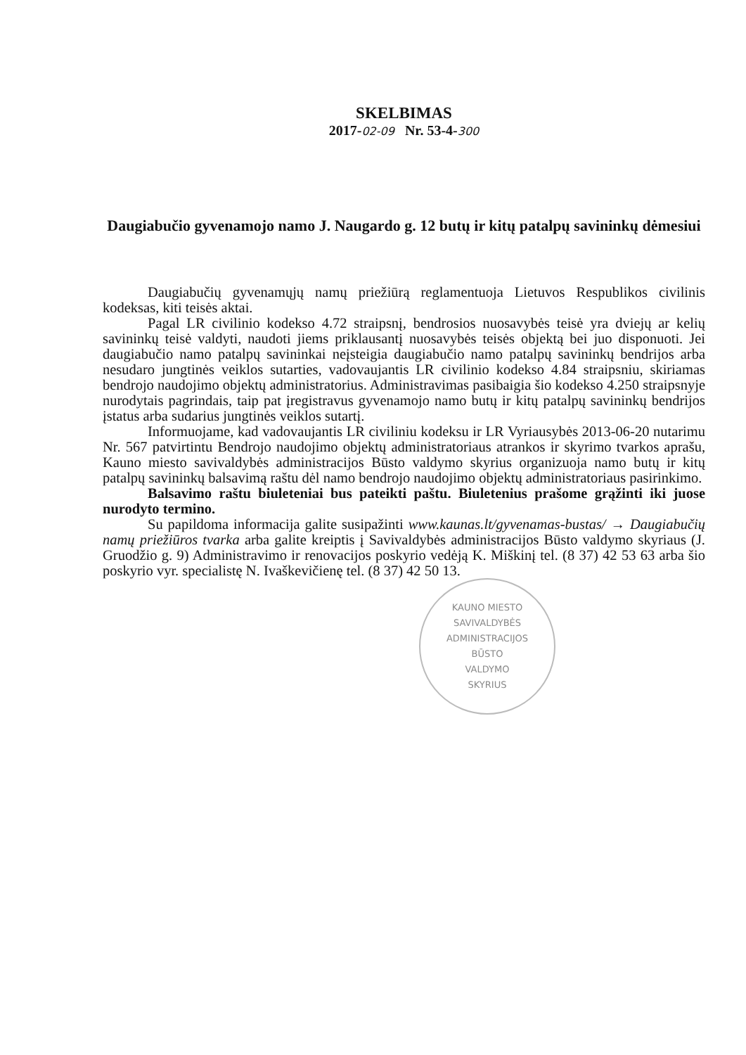SKELBIMAS
2017-02-09 Nr. 53-4-300
Daugiabučio gyvenamojo namo J. Naugardo g. 12 butų ir kitų patalpų savininkų dėmesiui
Daugiabučių gyvenamųjų namų priežiūrą reglamentuoja Lietuvos Respublikos civilinis kodeksas, kiti teisės aktai.
Pagal LR civilinio kodekso 4.72 straipsnį, bendrosios nuosavybės teisė yra dviejų ar kelių savininkų teisė valdyti, naudoti jiems priklausantį nuosavybės teisės objektą bei juo disponuoti. Jei daugiabučio namo patalpų savininkai neįsteigia daugiabučio namo patalpų savininkų bendrijos arba nesudaro jungtinės veiklos sutarties, vadovaujantis LR civilinio kodekso 4.84 straipsniu, skiriamas bendrojo naudojimo objektų administratorius. Administravimas pasibaigia šio kodekso 4.250 straipsnyje nurodytais pagrindais, taip pat įregistravus gyvenamojo namo butų ir kitų patalpų savininkų bendrijos įstatus arba sudarius jungtinės veiklos sutartį.
Informuojame, kad vadovaujantis LR civiliniu kodeksu ir LR Vyriausybės 2013-06-20 nutarimu Nr. 567 patvirtintu Bendrojo naudojimo objektų administratoriaus atrankos ir skyrimo tvarkos aprašu, Kauno miesto savivaldybės administracijos Būsto valdymo skyrius organizuoja namo butų ir kitų patalpų savininkų balsavimą raštu dėl namo bendrojo naudojimo objektų administratoriaus pasirinkimo.
Balsavimo raštu biuleteniai bus pateikti paštu. Biuletenius prašome grąžinti iki juose nurodyto termino.
Su papildoma informacija galite susipažinti www.kaunas.lt/gyvenamas-bustas/ → Daugiabučių namų priežiūros tvarka arba galite kreiptis į Savivaldybės administracijos Būsto valdymo skyriaus (J. Gruodžio g. 9) Administravimo ir renovacijos poskyrio vedėją K. Miškinį tel. (8 37) 42 53 63 arba šio poskyrio vyr. specialistę N. Ivaškevičienę tel. (8 37) 42 50 13.
KAUNO MIESTO SAVIVALDYBĖS ADMINISTRACIJOS
BŪSTO
VALDYMO
SKYRIUS